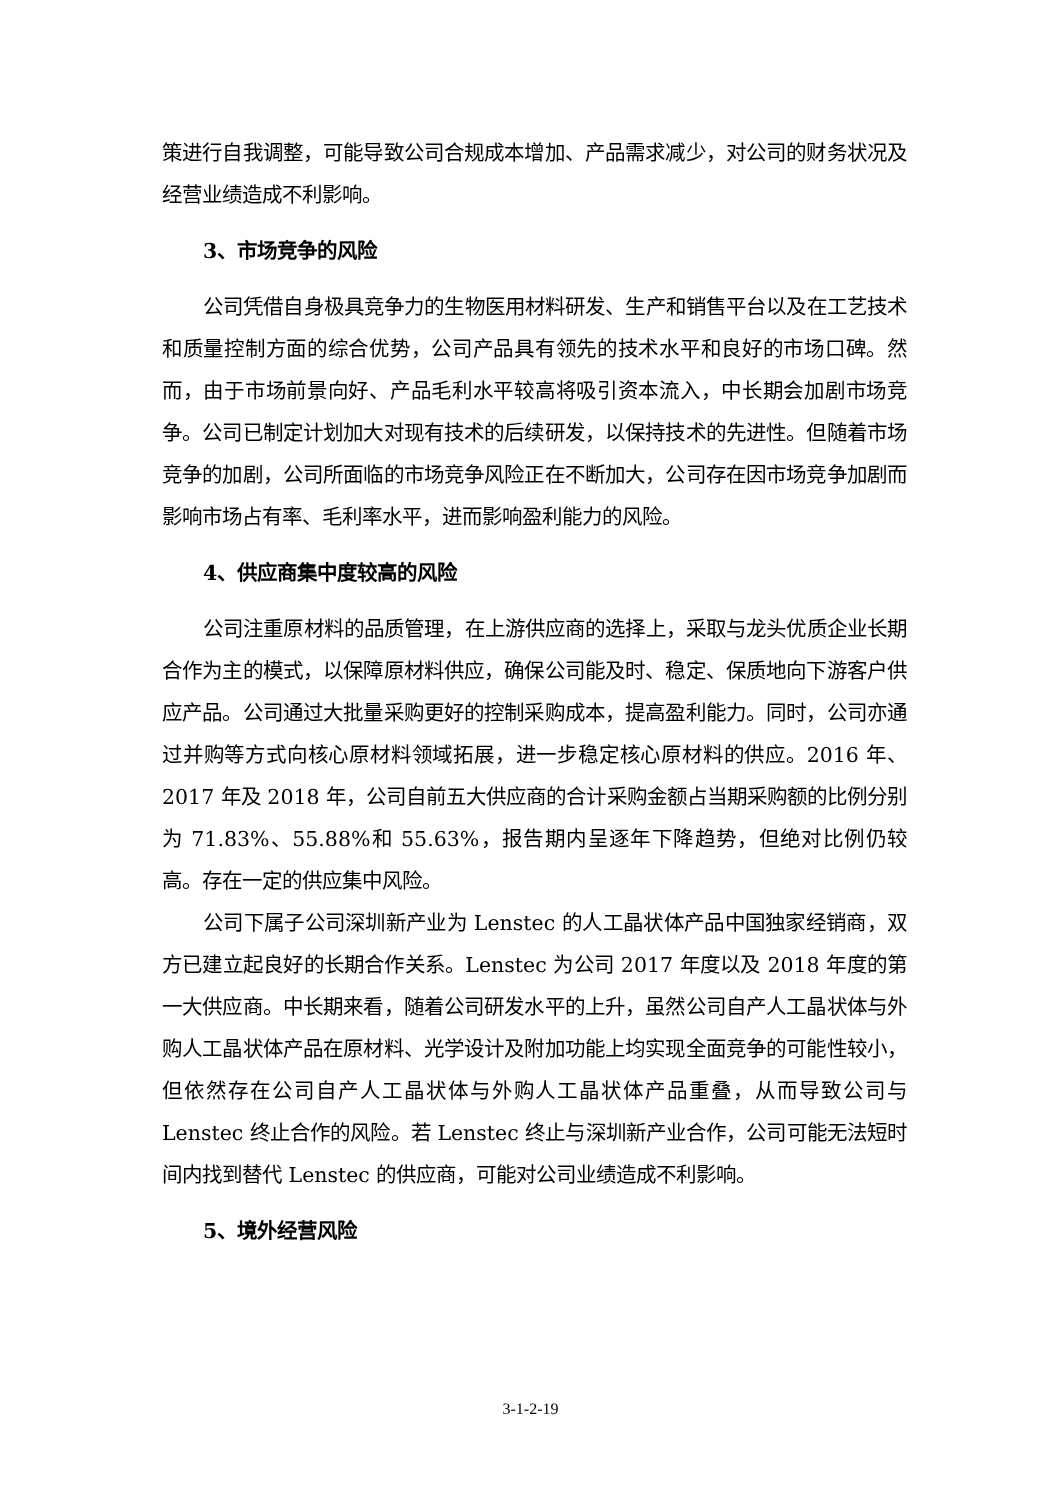策进行自我调整，可能导致公司合规成本增加、产品需求减少，对公司的财务状况及经营业绩造成不利影响。
3、市场竞争的风险
公司凭借自身极具竞争力的生物医用材料研发、生产和销售平台以及在工艺技术和质量控制方面的综合优势，公司产品具有领先的技术水平和良好的市场口碑。然而，由于市场前景向好、产品毛利水平较高将吸引资本流入，中长期会加剧市场竞争。公司已制定计划加大对现有技术的后续研发，以保持技术的先进性。但随着市场竞争的加剧，公司所面临的市场竞争风险正在不断加大，公司存在因市场竞争加剧而影响市场占有率、毛利率水平，进而影响盈利能力的风险。
4、供应商集中度较高的风险
公司注重原材料的品质管理，在上游供应商的选择上，采取与龙头优质企业长期合作为主的模式，以保障原材料供应，确保公司能及时、稳定、保质地向下游客户供应产品。公司通过大批量采购更好的控制采购成本，提高盈利能力。同时，公司亦通过并购等方式向核心原材料领域拓展，进一步稳定核心原材料的供应。2016 年、2017 年及 2018 年，公司自前五大供应商的合计采购金额占当期采购额的比例分别为 71.83%、55.88%和 55.63%，报告期内呈逐年下降趋势，但绝对比例仍较高。存在一定的供应集中风险。
公司下属子公司深圳新产业为 Lenstec 的人工晶状体产品中国独家经销商，双方已建立起良好的长期合作关系。Lenstec 为公司 2017 年度以及 2018 年度的第一大供应商。中长期来看，随着公司研发水平的上升，虽然公司自产人工晶状体与外购人工晶状体产品在原材料、光学设计及附加功能上均实现全面竞争的可能性较小，但依然存在公司自产人工晶状体与外购人工晶状体产品重叠，从而导致公司与 Lenstec 终止合作的风险。若 Lenstec 终止与深圳新产业合作，公司可能无法短时间内找到替代 Lenstec 的供应商，可能对公司业绩造成不利影响。
5、境外经营风险
3-1-2-19